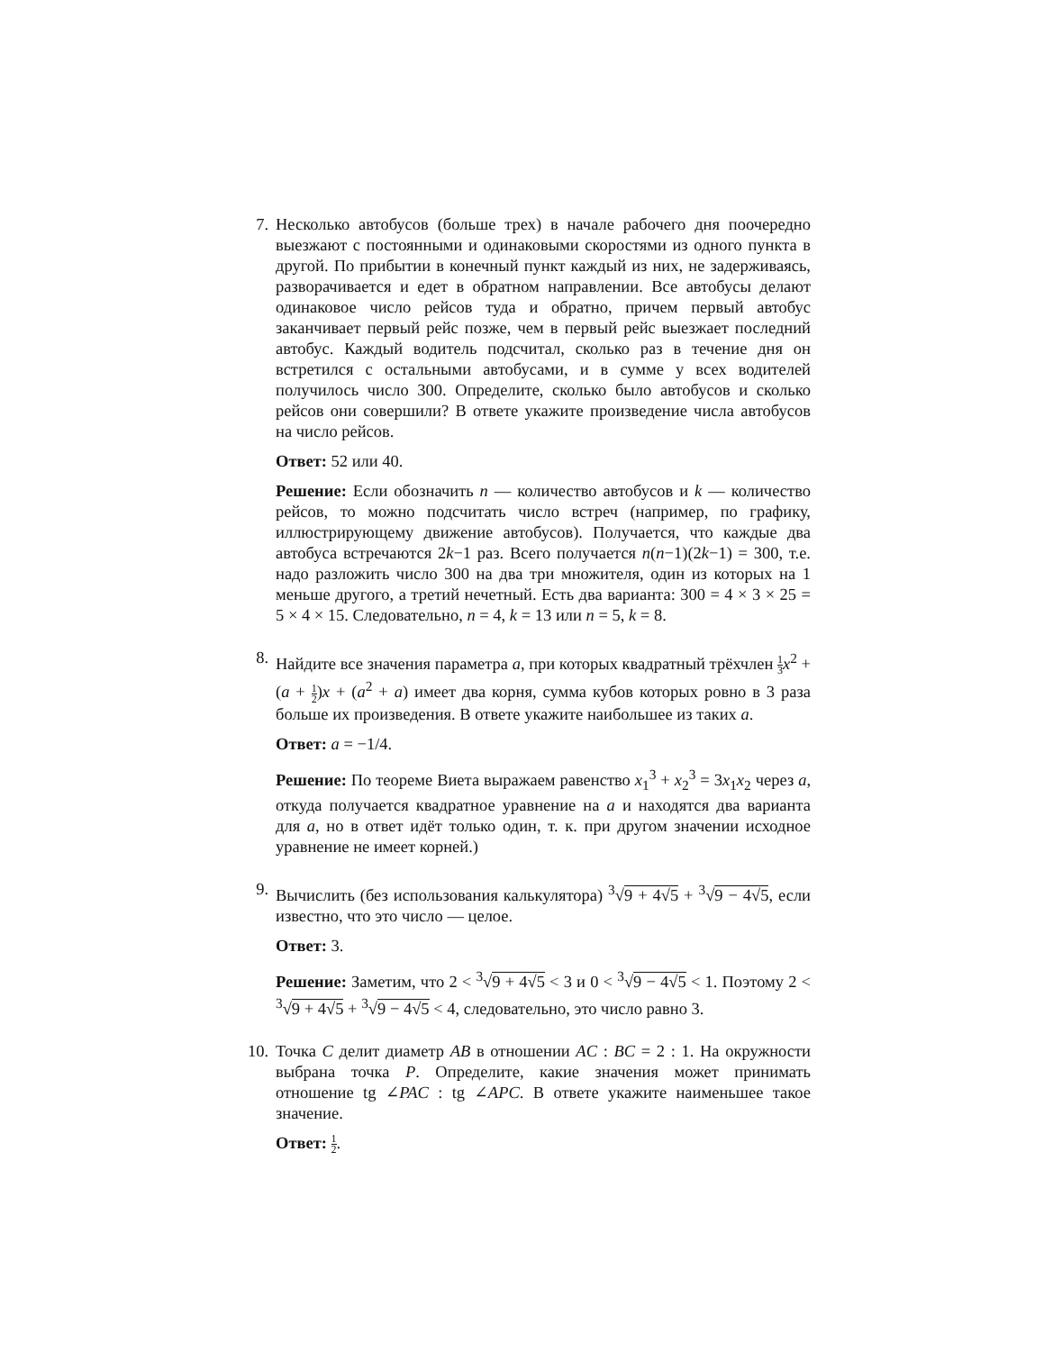7. Несколько автобусов (больше трех) в начале рабочего дня поочередно выезжают с постоянными и одинаковыми скоростями из одного пункта в другой. По прибытии в конечный пункт каждый из них, не задерживаясь, разворачивается и едет в обратном направлении. Все автобусы делают одинаковое число рейсов туда и обратно, причем первый автобус заканчивает первый рейс позже, чем в первый рейс выезжает последний автобус. Каждый водитель подсчитал, сколько раз в течение дня он встретился с остальными автобусами, и в сумме у всех водителей получилось число 300. Определите, сколько было автобусов и сколько рейсов они совершили? В ответе укажите произведение числа автобусов на число рейсов.
Ответ: 52 или 40.
Решение: Если обозначить n — количество автобусов и k — количество рейсов, то можно подсчитать число встреч (например, по графику, иллюстрирующему движение автобусов). Получается, что каждые два автобуса встречаются 2k−1 раз. Всего получается n(n−1)(2k−1) = 300, т.е. надо разложить число 300 на два три множителя, один из которых на 1 меньше другого, а третий нечетный. Есть два варианта: 300 = 4 × 3 × 25 = 5 × 4 × 15. Следовательно, n = 4, k = 13 или n = 5, k = 8.
8. Найдите все значения параметра a, при которых квадратный трёхчлен 1 3 x<sup>2</sup> + (a + 1 2)x + (a<sup>2</sup> + a) имеет два корня, сумма кубов которых ровно в 3 раза больше их произведения. В ответе укажите наибольшее из таких a.
Ответ: a = −1/4.
Решение: По теореме Виета выражаем равенство x<sub>1</sub><sup>3</sup> + x<sub>2</sub><sup>3</sup> = 3x<sub>1</sub>x<sub>2</sub> через a, откуда получается квадратное уравнение на a и находятся два варианта для a, но в ответ идёт только один, т. к. при другом значении исходное уравнение не имеет корней.)
9. Вычислить (без использования калькулятора) <sup>3</sup>√9 + 4√5 + <sup>3</sup>√9 − 4√5, если известно, что это число — целое.
Ответ: 3.
Решение: Заметим, что 2 < <sup>3</sup>√9 + 4√5 < 3 и 0 < <sup>3</sup>√9 − 4√5 < 1. Поэтому 2 < <sup>3</sup>√9 + 4√5 + <sup>3</sup>√9 − 4√5 < 4, следовательно, это число равно 3.
10. Точка C делит диаметр AB в отношении AC : BC = 2 : 1. На окружности выбрана точка P. Определите, какие значения может принимать отношение tg ∠PAC : tg ∠APC. В ответе укажите наименьшее такое значение.
Ответ: 1 2.